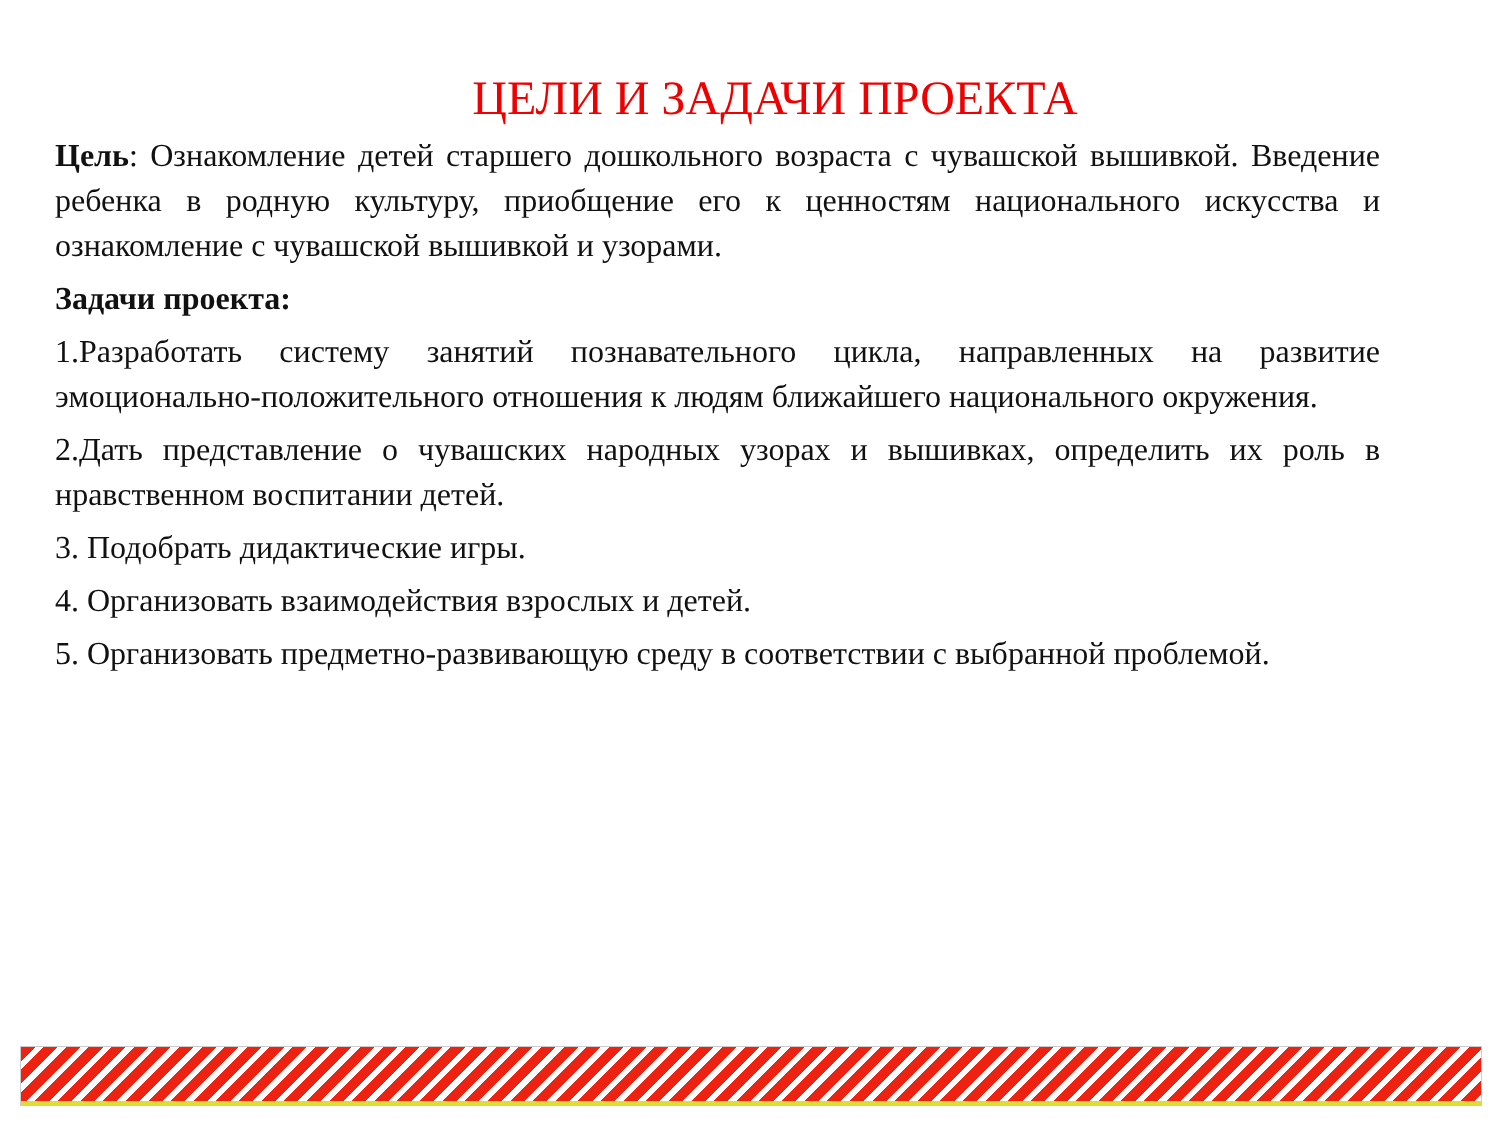ЦЕЛИ И ЗАДАЧИ ПРОЕКТА
Цель: Ознакомление детей старшего дошкольного возраста с чувашской вышивкой. Введение ребенка в родную культуру, приобщение его к ценностям национального искусства и ознакомление с чувашской вышивкой и узорами.
Задачи проекта:
1.Разработать систему занятий познавательного цикла, направленных на развитие эмоционально-положительного отношения к людям ближайшего национального окружения.
2.Дать представление о чувашских народных узорах и вышивках, определить их роль в нравственном воспитании детей.
3. Подобрать дидактические игры.
4. Организовать взаимодействия взрослых и детей.
5. Организовать предметно-развивающую среду в соответствии с выбранной проблемой.